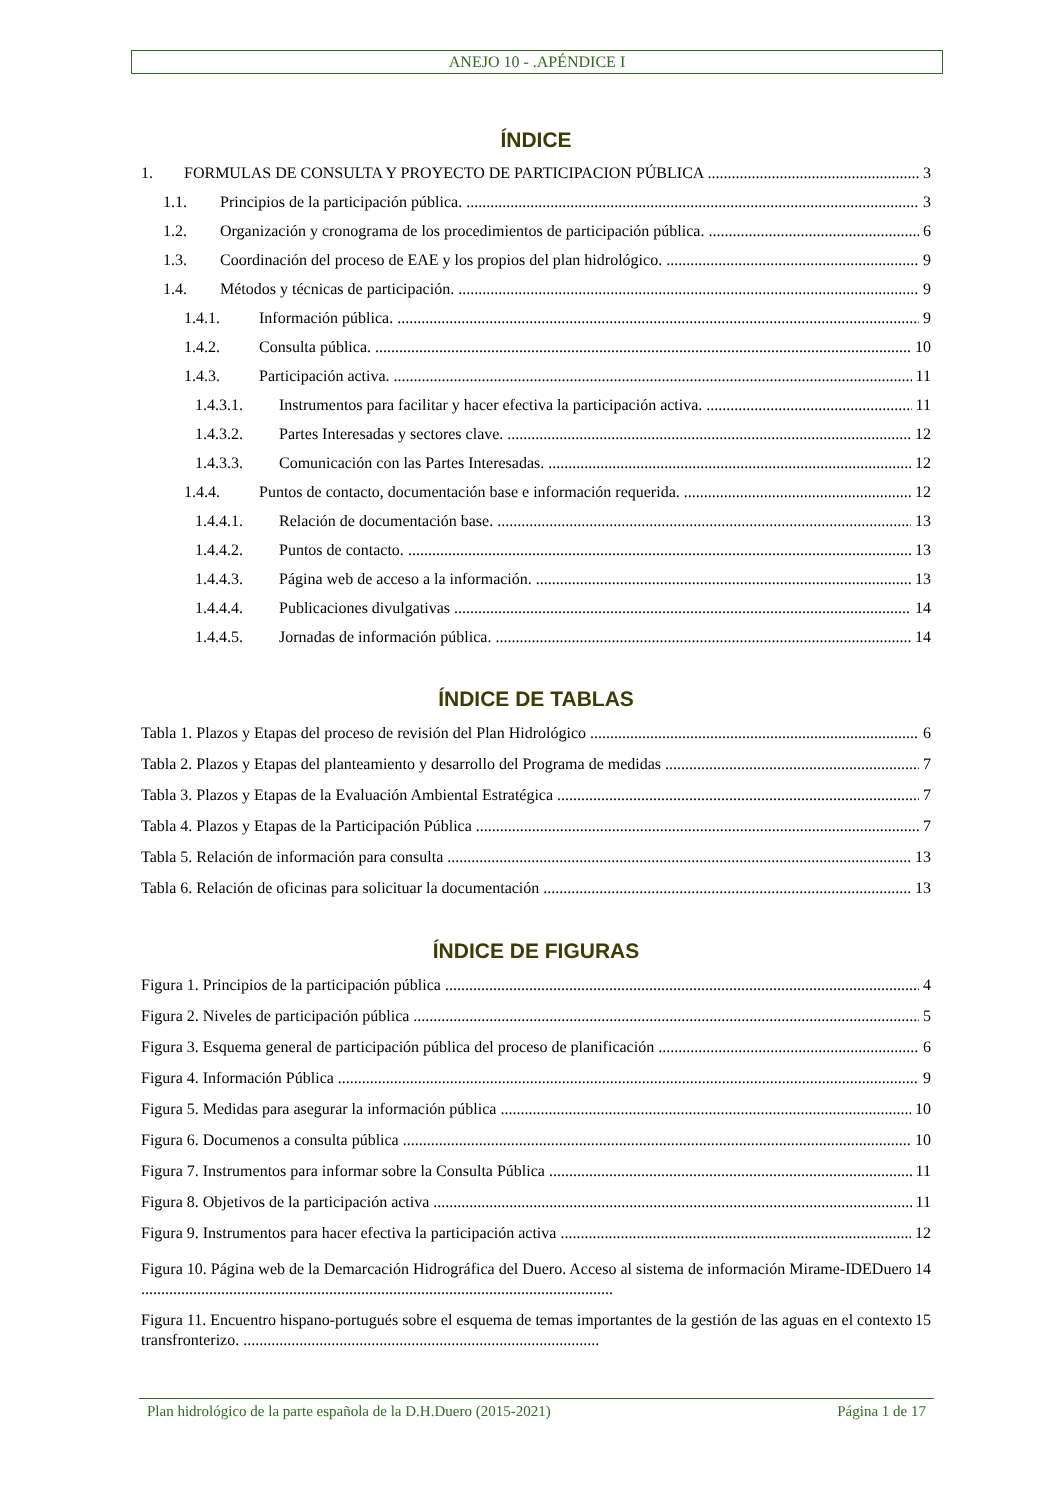ANEJO 10 - .APÉNDICE I
ÍNDICE
1. FORMULAS DE CONSULTA Y PROYECTO DE PARTICIPACION PÚBLICA 3
1.1. Principios de la participación pública. 3
1.2. Organización y cronograma de los procedimientos de participación pública. 6
1.3. Coordinación del proceso de EAE y los propios del plan hidrológico. 9
1.4. Métodos y técnicas de participación. 9
1.4.1. Información pública. 9
1.4.2. Consulta pública. 10
1.4.3. Participación activa. 11
1.4.3.1. Instrumentos para facilitar y hacer efectiva la participación activa. 11
1.4.3.2. Partes Interesadas y sectores clave. 12
1.4.3.3. Comunicación con las Partes Interesadas. 12
1.4.4. Puntos de contacto, documentación base e información requerida. 12
1.4.4.1. Relación de documentación base. 13
1.4.4.2. Puntos de contacto. 13
1.4.4.3. Página web de acceso a la información. 13
1.4.4.4. Publicaciones divulgativas 14
1.4.4.5. Jornadas de información pública. 14
ÍNDICE DE TABLAS
Tabla 1. Plazos y Etapas del proceso de revisión del Plan Hidrológico 6
Tabla 2. Plazos y Etapas del planteamiento y desarrollo del Programa de medidas 7
Tabla 3. Plazos y Etapas de la Evaluación Ambiental Estratégica 7
Tabla 4. Plazos y Etapas de la Participación Pública 7
Tabla 5. Relación de información para consulta 13
Tabla 6. Relación de oficinas para solicituar la documentación 13
ÍNDICE DE FIGURAS
Figura 1. Principios de la participación pública 4
Figura 2. Niveles de participación pública 5
Figura 3. Esquema general de participación pública del proceso de planificación 6
Figura 4. Información Pública 9
Figura 5. Medidas para asegurar la información pública 10
Figura 6. Documenos a consulta pública 10
Figura 7. Instrumentos para informar sobre la Consulta Pública 11
Figura 8. Objetivos de la participación activa 11
Figura 9. Instrumentos para hacer efectiva la participación activa 12
Figura 10. Página web de la Demarcación Hidrográfica del Duero. Acceso al sistema de información Mirame-IDEDuero ...................................................................................................................... 14
Figura 11. Encuentro hispano-portugués sobre el esquema de temas importantes de la gestión de las aguas en el contexto transfronterizo. ......................................................................................... 15
Plan hidrológico de la parte española de la D.H.Duero (2015-2021) Página 1 de 17